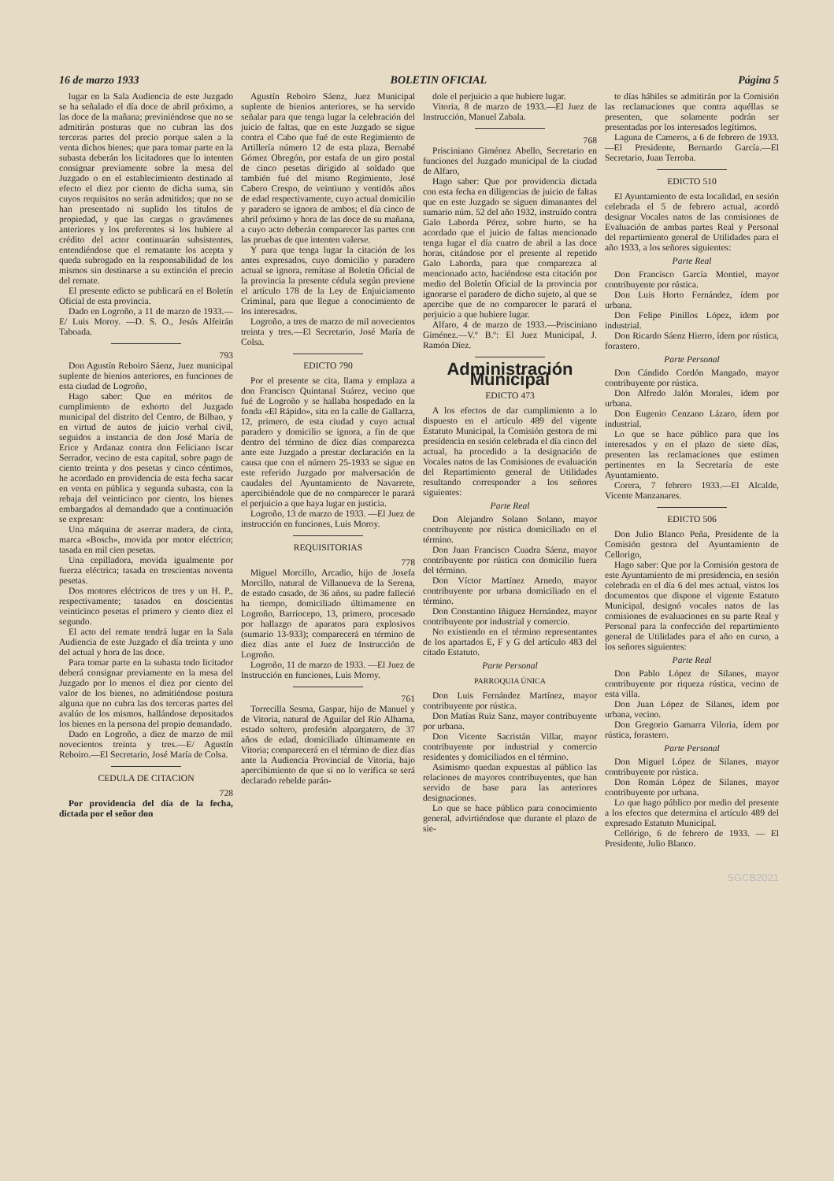16 de marzo 1933 BOLETIN OFICIAL Página 5
lugar en la Sala Audiencia de este Juzgado se ha señalado el día doce de abril próximo, a las doce de la mañana; previniéndose que no se admitirán posturas que no cubran las dos terceras partes del precio porque salen a la venta dichos bienes; que para tomar parte en la subasta deberán los licitadores que lo intenten consignar previamente sobre la mesa del Juzgado o en el establecimiento destinado al efecto el diez por ciento de dicha suma, sin cuyos requisitos no serán admitidos; que no se han presentado ni suplido los títulos de propiedad, y que las cargas o gravámenes anteriores y los preferentes si los hubiere al crédito del actor continuarán subsistentes, entendiéndose que el rematante los acepta y queda subrogado en la responsabilidad de los mismos sin destinarse a su extinción el precio del remate.
El presente edicto se publicará en el Boletín Oficial de esta provincia.
Dado en Logroño, a 11 de marzo de 1933.—E/ Luis Moroy. —D. S. O., Jesús Alfeirán Taboada.
793
Don Agustín Reboiro Sáenz, Juez municipal suplente de bienios anteriores, en funciones de esta ciudad de Logroño,
Hago saber: Que en méritos de cumplimiento de exhorto del Juzgado municipal del distrito del Centro, de Bilbao, y en virtud de autos de juicio verbal civil, seguidos a instancia de don José María de Erice y Ardanaz contra don Feliciano Iscar Serrador, vecino de esta capital, sobre pago de ciento treinta y dos pesetas y cinco céntimos, he acordado en providencia de esta fecha sacar en venta en pública y segunda subasta, con la rebaja del veinticinco por ciento, los bienes embargados al demandado que a continuación se expresan:
Una máquina de aserrar madera, de cinta, marca «Bosch», movida por motor eléctrico; tasada en mil cien pesetas.
Una cepilladora, movida igualmente por fuerza eléctrica; tasada en trescientas noventa pesetas.
Dos motores eléctricos de tres y un H. P., respectivamente; tasados en doscientas veinticinco pesetas el primero y ciento diez el segundo.
El acto del remate tendrá lugar en la Sala Audiencia de este Juzgado el día treinta y uno del actual y hora de las doce.
Para tomar parte en la subasta todo licitador deberá consignar previamente en la mesa del Juzgado por lo menos el diez por ciento del valor de los bienes, no admitiéndose postura alguna que no cubra las dos terceras partes del avalúo de los mismos, hallándose depositados los bienes en la persona del propio demandado.
Dado en Logroño, a diez de marzo de mil novecientos treinta y tres.—E/ Agustín Reboiro.—El Secretario, José María de Colsa.
CEDULA DE CITACION
728
Por providencia del día de la fecha, dictada por el señor don
Agustín Reboiro Sáenz, Juez Municipal suplente de bienios anteriores, se ha servido señalar para que tenga lugar la celebración del juicio de faltas, que en este Juzgado se sigue contra el Cabo que fué de este Regimiento de Artillería número 12 de esta plaza, Bernabé Gómez Obregón, por estafa de un giro postal de cinco pesetas dirigido al soldado que también fué del mismo Regimiento, José Cabero Crespo, de veintiuno y ventidós años de edad respectivamente, cuyo actual domicilio y paradero se ignora de ambos; el día cinco de abril próximo y hora de las doce de su mañana, a cuyo acto deberán comparecer las partes con las pruebas de que intenten valerse.
Y para que tenga lugar la citación de los antes expresados, cuyo domicilio y paradero actual se ignora, remítase al Boletín Oficial de la provincia la presente cédula según previene el artículo 178 de la Ley de Enjuiciamento Criminal, para que llegue a conocimiento de los interesados.
Logroño, a tres de marzo de mil novecientos treinta y tres.—El Secretario, José María de Colsa.
EDICTO 790
Por el presente se cita, llama y emplaza a don Francisco Quintanal Suárez, vecino que fué de Logroño y se hallaba hospedado en la fonda «El Rápido», sita en la calle de Gallarza, 12, primero, de esta ciudad y cuyo actual paradero y domicilio se ignora, a fin de que dentro del término de diez días comparezca ante este Juzgado a prestar declaración en la causa que con el número 25-1933 se sigue en este referido Juzgado por malversación de caudales del Ayuntamiento de Navarrete, apercibiéndole que de no comparecer le parará el perjuicio a que haya lugar en justicia.
Logroño, 13 de marzo de 1933. —El Juez de instrucción en funciones, Luis Moroy.
REQUISITORIAS
778
Miguel Morcillo, Arcadio, hijo de Josefa Morcillo, natural de Villanueva de la Serena, de estado casado, de 36 años, su padre falleció ha tiempo, domiciliado últimamente en Logroño, Barriocepo, 13, primero, procesado por hallazgo de aparatos para explosivos (sumario 13-933); comparecerá en término de diez días ante el Juez de Instrucción de Logroño.
Logroño, 11 de marzo de 1933. —El Juez de Instrucción en funciones, Luis Moroy.
761
Torrecilla Sesma, Gaspar, hijo de Manuel y de Vitoria, natural de Aguilar del Río Alhama, estado soltero, profesión alpargatero, de 37 años de edad, domiciliado últimamente en Vitoria; comparecerá en el término de diez días ante la Audiencia Provincial de Vitoria, bajo apercibimiento de que si no lo verifica se será declarado rebelde parán-
dole el perjuicio a que hubiere lugar.
Vitoria, 8 de marzo de 1933.—El Juez de Instrucción, Manuel Zabala.
768
Prisciniano Giménez Abello, Secretario en funciones del Juzgado municipal de la ciudad de Alfaro,
Hago saber: Que por providencia dictada con esta fecha en diligencias de juicio de faltas que en este Juzgado se siguen dimanantes del sumario núm. 52 del año 1932, instruído contra Galo Laborda Pérez, sobre hurto, se ha acordado que el juicio de faltas mencionado tenga lugar el día cuatro de abril a las doce horas, citándose por el presente al repetido Galo Laborda, para que comparezca al mencionado acto, haciéndose esta citación por medio del Boletín Oficial de la provincia por ignorarse el paradero de dicho sujeto, al que se apercibe que de no comparecer le parará el perjuicio a que hubiere lugar.
Alfaro, 4 de marzo de 1933.—Prisciniano Giménez.—V.º B.º: El Juez Municipal, J. Ramón Díez.
Administración Municipal
EDICTO 473
A los efectos de dar cumplimiento a lo dispuesto en el artículo 489 del vigente Estatuto Municipal, la Comisión gestora de mi presidencia en sesión celebrada el día cinco del actual, ha procedido a la designación de Vocales natos de las Comisiones de evaluación del Repartimiento general de Utilidades resultando corresponder a los señores siguientes:
Parte Real
Don Alejandro Solano Solano, mayor contribuyente por rústica domiciliado en el término.
Don Juan Francisco Cuadra Sáenz, mayor contribuyente por rústica con domicilio fuera del término.
Don Víctor Martínez Arnedo, mayor contribuyente por urbana domiciliado en el término.
Don Constantino Iñiguez Hernández, mayor contribuyente por industrial y comercio.
No existiendo en el término representantes de los apartados E, F y G del artículo 483 del citado Estatuto.
Parte Personal
PARROQUIA ÚNICA
Don Luis Fernández Martínez, mayor contribuyente por rústica.
Don Matías Ruiz Sanz, mayor contribuyente por urbana.
Don Vicente Sacristán Villar, mayor contribuyente por industrial y comercio residentes y domiciliados en el término.
Asimismo quedan expuestas al público las relaciones de mayores contribuyentes, que han servido de base para las anteriores designaciones.
Lo que se hace público para conocimiento general, advirtiéndose que durante el plazo de sie-
te días hábiles se admitirán por la Comisión las reclamaciones que contra aquéllas se presenten, que solamente podrán ser presentadas por los interesados legítimos.
Laguna de Cameros, a 6 de febrero de 1933.—El Presidente, Bernardo García.—El Secretario, Juan Terroba.
EDICTO 510
El Ayuntamiento de esta localidad, en sesión celebrada el 5 de febrero actual, acordó designar Vocales natos de las comisiones de Evaluación de ambas partes Real y Personal del repartimiento general de Utilidades para el año 1933, a los señores siguientes:
Parte Real
Don Francisco García Montiel, mayor contribuyente por rústica.
Don Luis Horto Fernández, ídem por urbana.
Don Felipe Pinillos López, ídem por industrial.
Don Ricardo Sáenz Hierro, ídem por rústica, forastero.
Parte Personal
Don Cándido Cordón Mangado, mayor contribuyente por rústica.
Don Alfredo Jalón Morales, ídem por urbana.
Don Eugenio Cenzano Lázaro, ídem por industrial.
Lo que se hace público para que los interesados y en el plazo de siete días, presenten las reclamaciones que estimen pertinentes en la Secretaría de este Ayuntamiento.
Corera, 7 febrero 1933.—El Alcalde, Vicente Manzanares.
EDICTO 506
Don Julio Blanco Peña, Presidente de la Comisión gestora del Ayuntamiento de Cellorigo,
Hago saber: Que por la Comisión gestora de este Ayuntamiento de mi presidencia, en sesión celebrada en el día 6 del mes actual, vistos los documentos que dispone el vigente Estatuto Municipal, designó vocales natos de las comisiones de evaluaciones en su parte Real y Personal para la confección del repartimiento general de Utilidades para el año en curso, a los señores siguientes:
Parte Real
Don Pablo López de Silanes, mayor contribuyente por riqueza rústica, vecino de esta villa.
Don Juan López de Silanes, ídem por urbana, vecino.
Don Gregorio Gamarra Viloria, ídem por rústica, forastero.
Parte Personal
Don Miguel López de Silanes, mayor contribuyente por rústica.
Don Román López de Silanes, mayor contribuyente por urbana.
Lo que hago público por medio del presente a los efectos que determina el artículo 489 del expresado Estatuto Municipal.
Cellórigo, 6 de febrero de 1933. — El Presidente, Julio Blanco.
SGCB2021